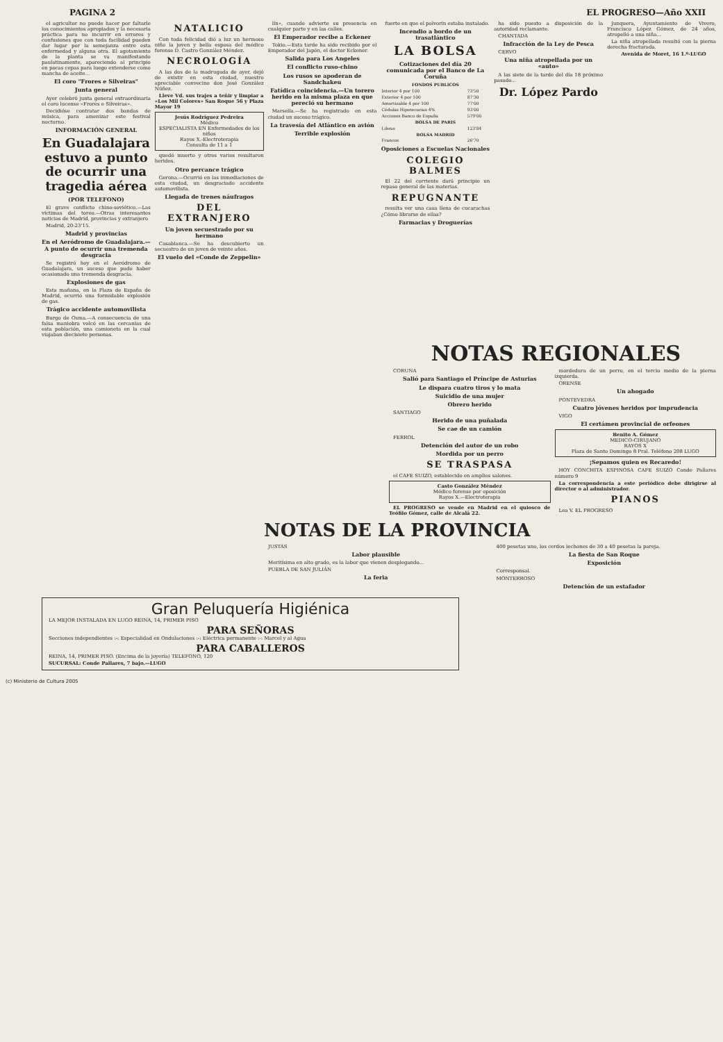PAGINA 2 EL PROGRESO—Año XXII
el agricultor no puede hacer por faltarle los conocimientos apropiados y la necesaria práctica para no incurrir en errores y confusiones que con toda facilidad pueden dar lugar por la semejanza entre esta enfermedad y alguna otra. El agotamiento de la planta se va manifestando paulatinamente, apareciendo al principio en pocas cepas para luego extenderse como mancha de aceite...
El coro "Frores e Silveiras"
Junta general
Ayer celebró junta general extraordinaria el coro lucense «Frores e Silveiras».
Decidióse contratar dos bandas de música, para amenizar este festival nocturno.
INFORMACIÓN GENERAL
En Guadalajara estuvo a punto de ocurrir una tragedia aérea
(POR TELEFONO)
El grave conflicto chino-soviético.—Las víctimas del toreo.—Otras interesantes noticias de Madrid, provincias y extranjero
Madrid, 20-23'15.
Madrid y provincias
En el Aeródromo de Guadalajara.—A punto de ocurrir una tremenda desgracia
Se registró hoy en el Aeródromo de Guadalajara, un suceso que pudo haber ocasionado una tremenda desgracia.
Explosiones de gas
Esta mañana, en la Plaza de España de Madrid, ocurrió una formidable explosión de gas.
Trágico accidente automovilista
Burgo de Osma.—A consecuencia de una falsa maniobra volcó en las cercanías de esta población, una camioneta en la cual viajaban diecisiete personas.
NATALICIO
Con toda felicidad dió a luz un hermoso niño la joven y bella esposa del médico forense D. Castro González Méndez.
NECROLOGÍA
A las dos de la madrugada de ayer, dejó de existir en esta ciudad, nuestro apreciable convecino don José González Núñez.
Lleve Vd. sus trajes a teñir y limpiar a «Los Mil Colores» San Roque 56 y Plaza Mayor 19
Jesús Rodríguez Pedreira
Médico
ESPECIALISTA EN Enfermedades de los niños
Rayos X.-Electroterapia
Consulta de 11 a 1
quedó muerto y otros varios resultaron heridos.
Otro percance trágico
Gerona.—Ocurrió en las inmediaciones de esta ciudad, un desgraciado accidente automovilista.
Llegada de trenes náufragos
DEL EXTRANJERO
Un joven secuestrado por su hermano
Casablanca.—Se ha descubierto un secuestro de un joven de veinte años.
El vuelo del «Conde de Zeppelin»
lín», cuando advierte su presencia en cualquier parte y en las calles.
El Emperador recibe a Eckener
Tokio.—Esta tarde ha sido recibido por el Emperador del Japón, el doctor Eckener.
Salida para Los Angeles
El conflicto ruso-chino
Los rusos se apoderan de Sandchakeu
Fatídica coincidencia.—Un torero herido en la misma plaza en que pereció su hermano
Marsella.—Se ha registrado en esta ciudad un suceso trágico.
La travesía del Atlántico en avión
Terrible explosión
fuerte en que el polvorín estaba instalado.
Incendio a bordo de un trasatlántico
LA BOLSA
Cotizaciones del día 20 comunicada por el Banco de La Coruña
| FONDOS PUBLICOS | |
| --- | --- |
| Interior 4 por 100 | 73'50 |
| Exterior 4 por 100 | 87'30 |
| Amortizable 4 por 100 | 77'00 |
| Cédulas Hipotecarias 4% | 93'00 |
| Acciones Banco de España | 579'00 |
| BOLSA DE PARIS | |
| Libras | 123'84 |
| BOLSA MADRID | |
| Francos | 26'70 |
Oposiciones a Escuelas Nacionales
COLEGIO BALMES
El 22 del corriente dará principio un repaso general de las materias.
REPUGNANTE
resulta ver una casa llena de cucarachas ¿Cómo librarse de ellas?
Farmacias y Droguerías
ha sido puesto a disposición de la autoridad reclamante.
CHANTADA
Infracción de la Ley de Pesca
CERVO
Una niña atropellada por un «auto»
A las siete de la tarde del día 18 próximo pasado...
Dr. López Pardo
Junquera, Ayuntamiento de Vivero, Francisco López Gómez, de 24 años, atropelló a una niña...
La niña atropellada resultó con la pierna derecha fracturada.
Avenida de Moret, 16 1.º-LUGO
NOTAS REGIONALES
CORUÑA
Salió para Santiago el Príncipe de Asturias
Le dispara cuatro tiros y lo mata
Suicidio de una mujer
Obrero herido
SANTIAGO
Herido de una puñalada
Se cae de un camión
FERROL
Detención del autor de un robo
Mordida por un perro
SE TRASPASA
el CAFE SUIZO, establecido en amplios salones.
Casto González Méndez
Médico forense por oposición
Rayos X.—Electroterapia
EL PROGRESO se vende en Madrid en el quiosco de Teófilo Gómez, calle de Alcalá 22.
mordedura de un perro, en el tercio medio de la pierna izquierda.
ORENSE
Un ahogado
PONTEVEDRA
Cuatro jóvenes heridos por imprudencia
VIGO
El certámen provincial de orfeones
Benito A. Gómez
MEDICO-CIRUJANO
RAYOS X
Plaza de Santo Domingo 8 Pral. Teléfono 208 LUGO
¡Sepamos quien es Recaredo!
HOY CONCHITA ESPINOSA CAFE SUIZO Conde Pallares número 9
La correspondencia a este periódico debe dirigirse al director o al administrador.
PIANOS
Lea V. EL PROGRESO
NOTAS DE LA PROVINCIA
JUSTÁS
Labor plausible
Meritísima en alto grado, es la labor que vienen desplegando...
PUEBLA DE SAN JULIÁN
La feria
400 pesetas uno, los cerdos lechones de 30 a 40 pesetas la pareja.
La fiesta de San Roque
Exposición
Corresponsal.
MONTERROSO
Detención de un estafador
Gran Peluquería Higiénica
LA MEJOR INSTALADA EN LUGO REINA, 14, PRIMER PISO
PARA SEÑORAS
Secciones independientes :-: Especialidad en Ondulaciones :-: Eléctrica permanente :-: Marcel y al Agua
PARA CABALLEROS
REINA, 14, PRIMER PISO. (Encima de la joyería) TELEFONO, 120
SUCURSAL: Conde Pallares, 7 bajo.—LUGO
(c) Ministerio de Cultura 2005